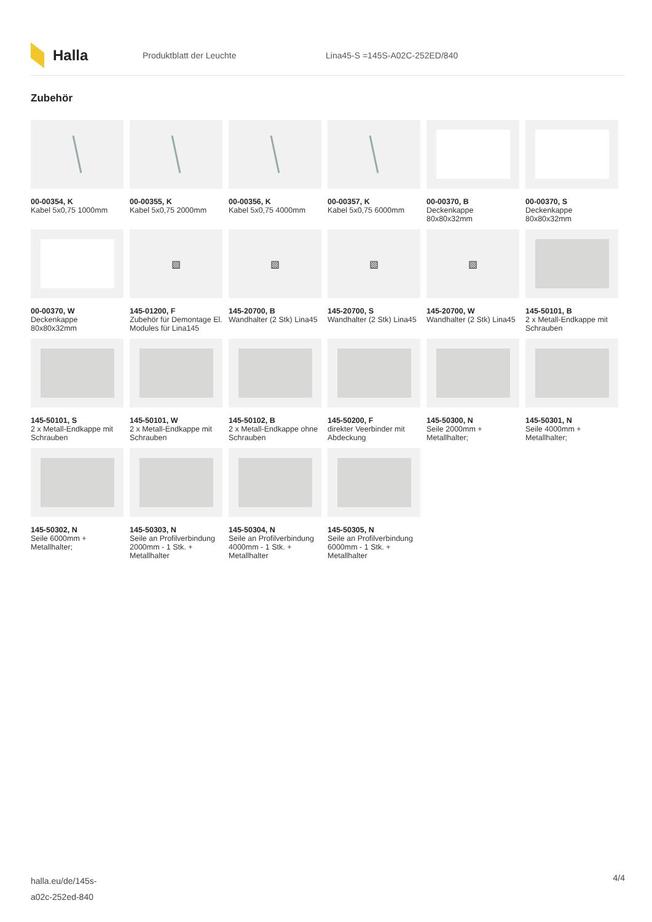Halla
Produktblatt der Leuchte Lina45-S =145S-A02C-252ED/840
Zubehör
00-00354, K
Kabel 5x0,75 1000mm
00-00355, K
Kabel 5x0,75 2000mm
00-00356, K
Kabel 5x0,75 4000mm
00-00357, K
Kabel 5x0,75 6000mm
00-00370, B
Deckenkappe 80x80x32mm
00-00370, S
Deckenkappe 80x80x32mm
00-00370, W
Deckenkappe 80x80x32mm
▧
145-01200, F
Zubehör für Demontage El. Modules für Lina145
▧
145-20700, B
Wandhalter (2 Stk) Lina45
▧
145-20700, S
Wandhalter (2 Stk) Lina45
▧
145-20700, W
Wandhalter (2 Stk) Lina45
145-50101, B
2 x Metall-Endkappe mit Schrauben
145-50101, S
2 x Metall-Endkappe mit Schrauben
145-50101, W
2 x Metall-Endkappe mit Schrauben
145-50102, B
2 x Metall-Endkappe ohne Schrauben
145-50200, F
direkter Veerbinder mit Abdeckung
145-50300, N
Seile 2000mm + Metallhalter;
145-50301, N
Seile 4000mm + Metallhalter;
145-50302, N
Seile 6000mm + Metallhalter;
145-50303, N
Seile an Profilverbindung 2000mm - 1 Stk. + Metallhalter
145-50304, N
Seile an Profilverbindung 4000mm - 1 Stk. + Metallhalter
145-50305, N
Seile an Profilverbindung 6000mm - 1 Stk. + Metallhalter
halla.eu/de/145s-
a02c-252ed-840
4/4